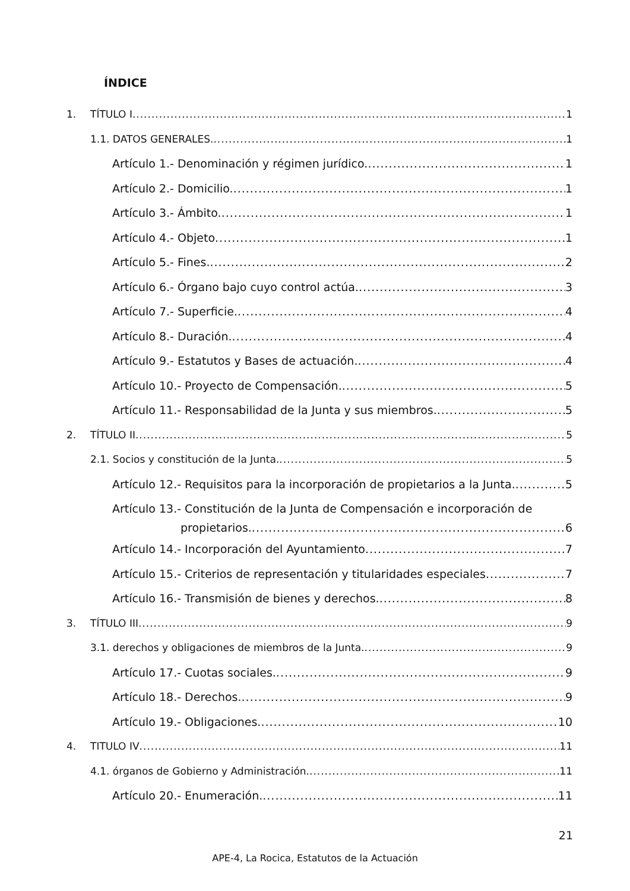ÍNDICE
1. TÍTULO I 1
1.1. DATOS GENERALES. 1
Artículo 1.- Denominación y régimen jurídico. 1
Artículo 2.- Domicilio. 1
Artículo 3.- Ámbito. 1
Artículo 4.- Objeto 1
Artículo 5.- Fines. 2
Artículo 6.- Órgano bajo cuyo control actúa. 3
Artículo 7.- Superficie. 4
Artículo 8.- Duración. 4
Artículo 9.- Estatutos y Bases de actuación. 4
Artículo 10.- Proyecto de Compensación. 5
Artículo 11.- Responsabilidad de la Junta y sus miembros. 5
2. TÍTULO II 5
2.1. Socios y constitución de la Junta. 5
Artículo 12.- Requisitos para la incorporación de propietarios a la Junta. 5
Artículo 13.- Constitución de la Junta de Compensación e incorporación de
propietarios. 6
Artículo 14.- Incorporación del Ayuntamiento 7
Artículo 15.- Criterios de representación y titularidades especiales 7
Artículo 16.- Transmisión de bienes y derechos. 8
3. TÍTULO III 9
3.1. derechos y obligaciones de miembros de la Junta. 9
Artículo 17.- Cuotas sociales. 9
Artículo 18.- Derechos. 9
Artículo 19.- Obligaciones. 10
4. TITULO IV 11
4.1. órganos de Gobierno y Administración. 11
Artículo 20.- Enumeración. 11
21
APE-4, La Rocica, Estatutos de la Actuación